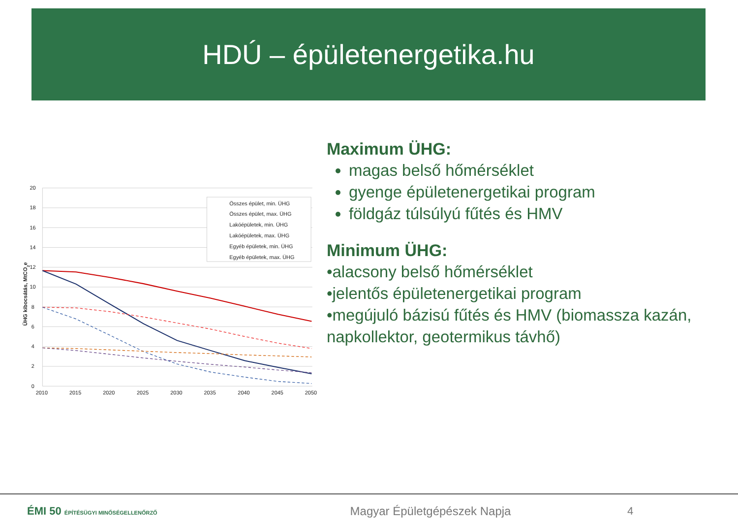HDÚ – épületenergetika.hu
20
18
16
14
12
10
8
6
4
2
0
2010
2015
2020
2025
2030
2035
2040
2045
2050
ÜHG kibocsátás, MtCO2e
Összes épület, min. ÜHG
Összes épület, max. ÜHG
Lakóépületek, min. ÜHG
Lakóépületek, max. ÜHG
Egyéb épületek, min. ÜHG
Egyéb épületek, max. ÜHG
Maximum ÜHG:
magas belső hőmérséklet
gyenge épületenergetikai program
földgáz túlsúlyú fűtés és HMV
Minimum ÜHG:
•alacsony belső hőmérséklet
•jelentős épületenergetikai program
•megújuló bázisú fűtés és HMV (biomassza kazán, napkollektor, geotermikus távhő)
ÉMI 50 ÉPÍTÉSÜGYI MINŐSÉGELLENŐRZŐ
Magyar Épületgépészek Napja 4